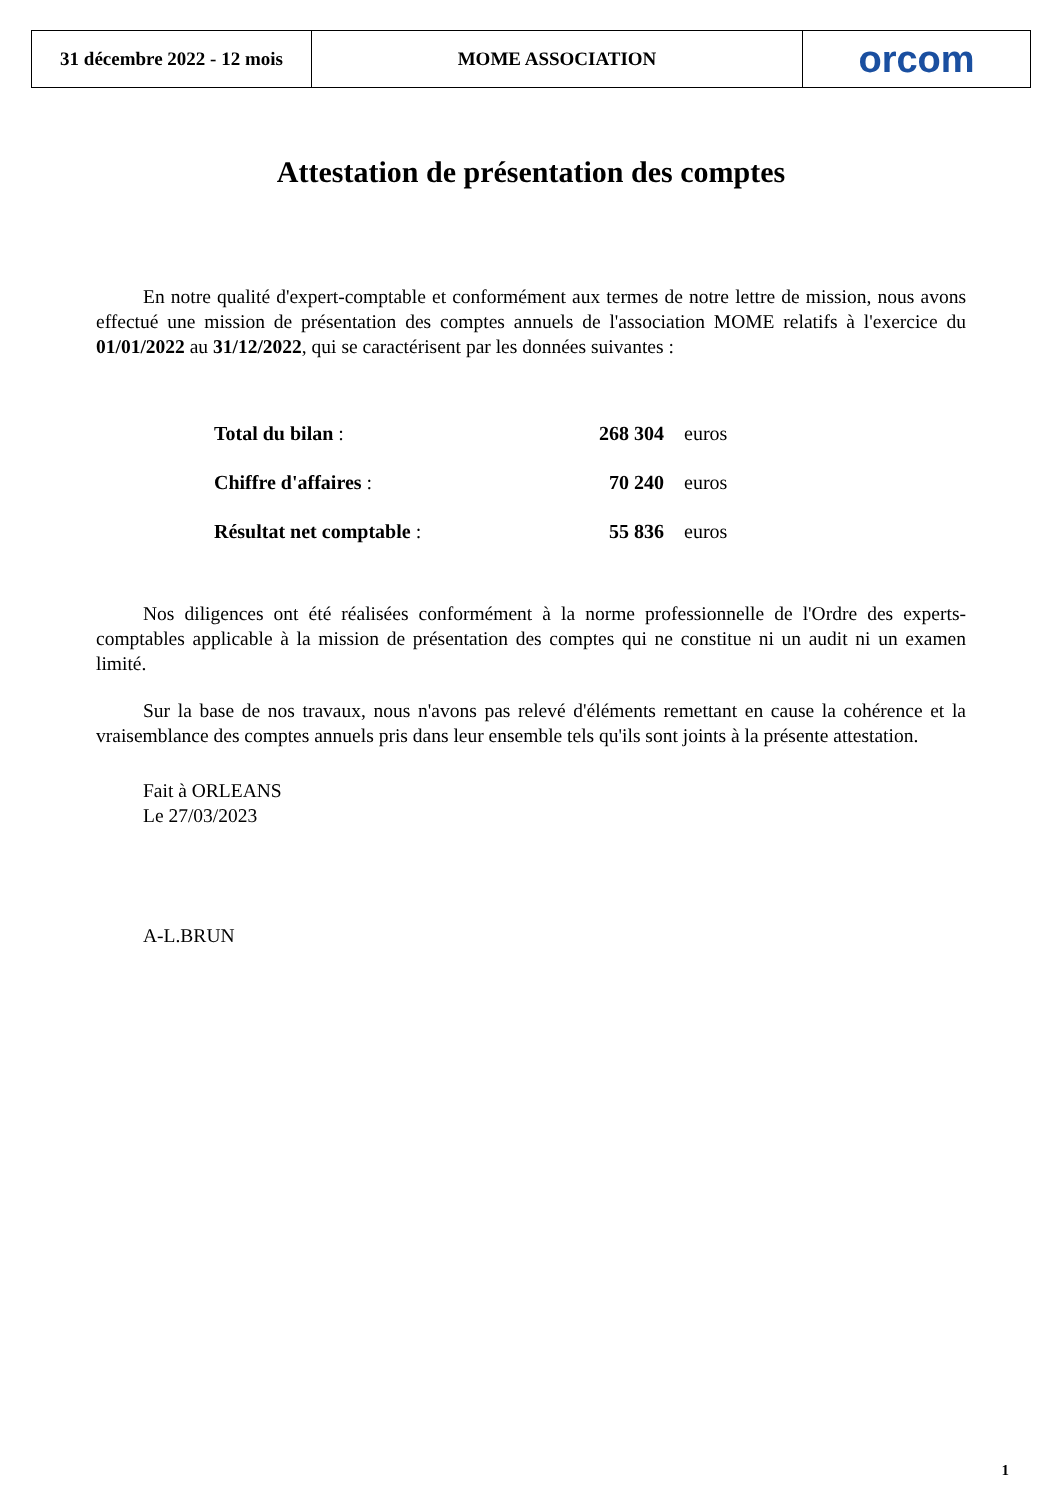31 décembre 2022 - 12 mois
MOME ASSOCIATION orcom
Attestation de présentation des comptes
En notre qualité d'expert-comptable et conformément aux termes de notre lettre de mission, nous avons effectué une mission de présentation des comptes annuels de l'association MOME relatifs à l'exercice du 01/01/2022 au 31/12/2022, qui se caractérisent par les données suivantes :
| Total du bilan : | 268 304 | euros |
| Chiffre d'affaires : | 70 240 | euros |
| Résultat net comptable : | 55 836 | euros |
Nos diligences ont été réalisées conformément à la norme professionnelle de l'Ordre des experts-comptables applicable à la mission de présentation des comptes qui ne constitue ni un audit ni un examen limité.
Sur la base de nos travaux, nous n'avons pas relevé d'éléments remettant en cause la cohérence et la vraisemblance des comptes annuels pris dans leur ensemble tels qu'ils sont joints à la présente attestation.
Fait à ORLEANS
Le 27/03/2023
A-L.BRUN
1